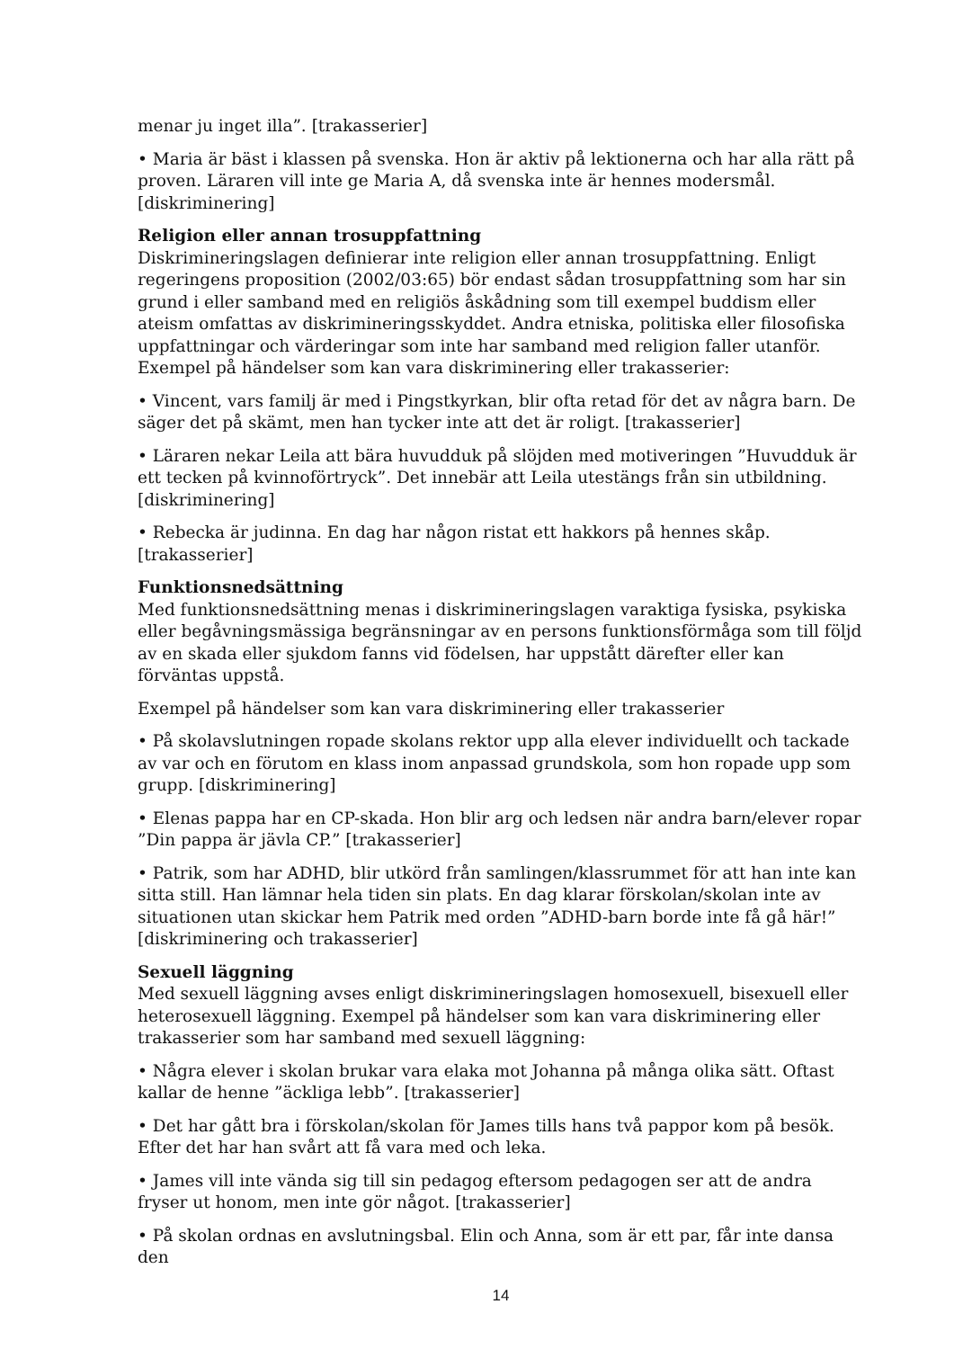menar ju inget illa”. [trakasserier]
• Maria är bäst i klassen på svenska. Hon är aktiv på lektionerna och har alla rätt på proven. Läraren vill inte ge Maria A, då svenska inte är hennes modersmål. [diskriminering]
Religion eller annan trosuppfattning
Diskrimineringslagen definierar inte religion eller annan trosuppfattning. Enligt regeringens proposition (2002/03:65) bör endast sådan trosuppfattning som har sin grund i eller samband med en religiös åskådning som till exempel buddism eller ateism omfattas av diskrimineringsskyddet. Andra etniska, politiska eller filosofiska uppfattningar och värderingar som inte har samband med religion faller utanför. Exempel på händelser som kan vara diskriminering eller trakasserier:
• Vincent, vars familj är med i Pingstkyrkan, blir ofta retad för det av några barn. De säger det på skämt, men han tycker inte att det är roligt. [trakasserier]
• Läraren nekar Leila att bära huvudduk på slöjden med motiveringen ”Huvudduk är ett tecken på kvinnoförtryck”. Det innebär att Leila utestängs från sin utbildning. [diskriminering]
• Rebecka är judinna. En dag har någon ristat ett hakkors på hennes skåp. [trakasserier]
Funktionsnedsättning
Med funktionsnedsättning menas i diskrimineringslagen varaktiga fysiska, psykiska eller begåvningsmässiga begränsningar av en persons funktionsförmåga som till följd av en skada eller sjukdom fanns vid födelsen, har uppstått därefter eller kan förväntas uppstå.
Exempel på händelser som kan vara diskriminering eller trakasserier
• På skolavslutningen ropade skolans rektor upp alla elever individuellt och tackade av var och en förutom en klass inom anpassad grundskola, som hon ropade upp som grupp. [diskriminering]
• Elenas pappa har en CP-skada. Hon blir arg och ledsen när andra barn/elever ropar ”Din pappa är jävla CP.” [trakasserier]
• Patrik, som har ADHD, blir utkörd från samlingen/klassrummet för att han inte kan sitta still. Han lämnar hela tiden sin plats. En dag klarar förskolan/skolan inte av situationen utan skickar hem Patrik med orden ”ADHD-barn borde inte få gå här!” [diskriminering och trakasserier]
Sexuell läggning
Med sexuell läggning avses enligt diskrimineringslagen homosexuell, bisexuell eller heterosexuell läggning. Exempel på händelser som kan vara diskriminering eller trakasserier som har samband med sexuell läggning:
• Några elever i skolan brukar vara elaka mot Johanna på många olika sätt. Oftast kallar de henne ”äckliga lebb”. [trakasserier]
• Det har gått bra i förskolan/skolan för James tills hans två pappor kom på besök. Efter det har han svårt att få vara med och leka.
• James vill inte vända sig till sin pedagog eftersom pedagogen ser att de andra fryser ut honom, men inte gör något. [trakasserier]
• På skolan ordnas en avslutningsbal. Elin och Anna, som är ett par, får inte dansa den
14